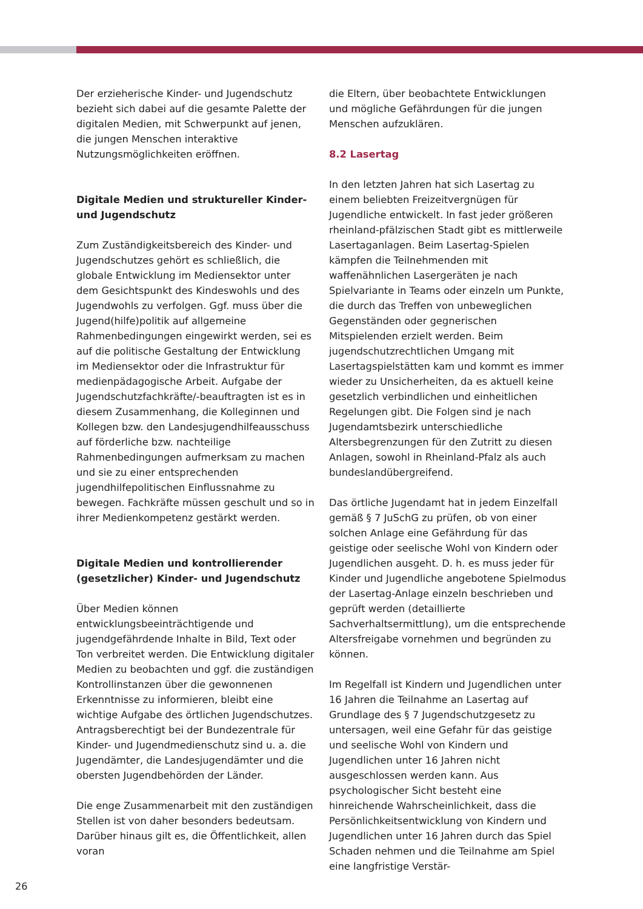Der erzieherische Kinder- und Jugendschutz bezieht sich dabei auf die gesamte Palette der digitalen Medien, mit Schwerpunkt auf jenen, die jungen Menschen interaktive Nutzungsmöglichkeiten eröffnen.
Digitale Medien und struktureller Kinder- und Jugendschutz
Zum Zuständigkeitsbereich des Kinder- und Jugendschutzes gehört es schließlich, die globale Entwicklung im Mediensektor unter dem Gesichtspunkt des Kindeswohls und des Jugendwohls zu verfolgen. Ggf. muss über die Jugend(hilfe)politik auf allgemeine Rahmenbedingungen eingewirkt werden, sei es auf die politische Gestaltung der Entwicklung im Mediensektor oder die Infrastruktur für medienpädagogische Arbeit. Aufgabe der Jugendschutzfachkräfte/-beauftragten ist es in diesem Zusammenhang, die Kolleginnen und Kollegen bzw. den Landesjugendhilfeausschuss auf förderliche bzw. nachteilige Rahmenbedingungen aufmerksam zu machen und sie zu einer entsprechenden jugendhilfepolitischen Einflussnahme zu bewegen. Fachkräfte müssen geschult und so in ihrer Medienkompetenz gestärkt werden.
Digitale Medien und kontrollierender (gesetzlicher) Kinder- und Jugendschutz
Über Medien können entwicklungsbeeinträchtigende und jugendgefährdende Inhalte in Bild, Text oder Ton verbreitet werden. Die Entwicklung digitaler Medien zu beobachten und ggf. die zuständigen Kontrollinstanzen über die gewonnenen Erkenntnisse zu informieren, bleibt eine wichtige Aufgabe des örtlichen Jugendschutzes. Antragsberechtigt bei der Bundezentrale für Kinder- und Jugendmedienschutz sind u. a. die Jugendämter, die Landesjugendämter und die obersten Jugendbehörden der Länder.
Die enge Zusammenarbeit mit den zuständigen Stellen ist von daher besonders bedeutsam. Darüber hinaus gilt es, die Öffentlichkeit, allen voran
die Eltern, über beobachtete Entwicklungen und mögliche Gefährdungen für die jungen Menschen aufzuklären.
8.2 Lasertag
In den letzten Jahren hat sich Lasertag zu einem beliebten Freizeitvergnügen für Jugendliche entwickelt. In fast jeder größeren rheinland-pfälzischen Stadt gibt es mittlerweile Lasertaganlagen. Beim Lasertag-Spielen kämpfen die Teilnehmenden mit waffenähnlichen Lasergeräten je nach Spielvariante in Teams oder einzeln um Punkte, die durch das Treffen von unbeweglichen Gegenständen oder gegnerischen Mitspielenden erzielt werden. Beim jugendschutzrechtlichen Umgang mit Lasertagspielstätten kam und kommt es immer wieder zu Unsicherheiten, da es aktuell keine gesetzlich verbindlichen und einheitlichen Regelungen gibt. Die Folgen sind je nach Jugendamtsbezirk unterschiedliche Altersbegrenzungen für den Zutritt zu diesen Anlagen, sowohl in Rheinland-Pfalz als auch bundeslandübergreifend.
Das örtliche Jugendamt hat in jedem Einzelfall gemäß § 7 JuSchG zu prüfen, ob von einer solchen Anlage eine Gefährdung für das geistige oder seelische Wohl von Kindern oder Jugendlichen ausgeht. D. h. es muss jeder für Kinder und Jugendliche angebotene Spielmodus der Lasertag-Anlage einzeln beschrieben und geprüft werden (detaillierte Sachverhaltsermittlung), um die entsprechende Altersfreigabe vornehmen und begründen zu können.
Im Regelfall ist Kindern und Jugendlichen unter 16 Jahren die Teilnahme an Lasertag auf Grundlage des § 7 Jugendschutzgesetz zu untersagen, weil eine Gefahr für das geistige und seelische Wohl von Kindern und Jugendlichen unter 16 Jahren nicht ausgeschlossen werden kann. Aus psychologischer Sicht besteht eine hinreichende Wahrscheinlichkeit, dass die Persönlichkeitsentwicklung von Kindern und Jugendlichen unter 16 Jahren durch das Spiel Schaden nehmen und die Teilnahme am Spiel eine langfristige Verstär-
26